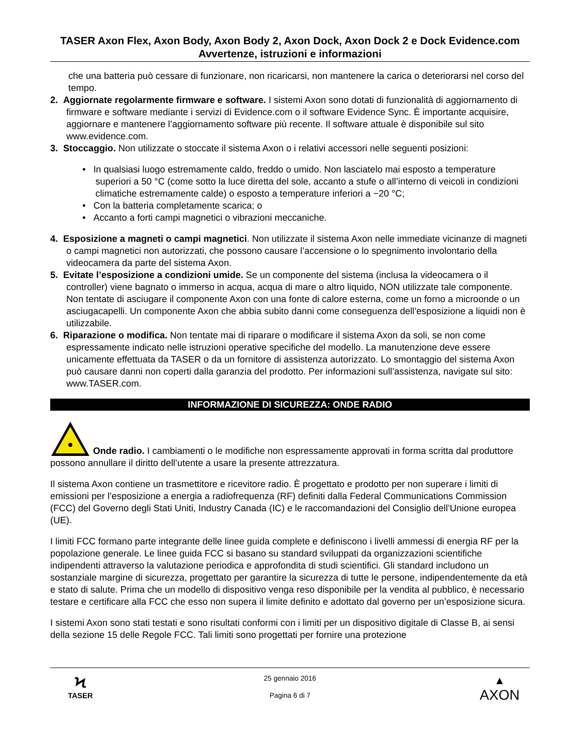TASER Axon Flex, Axon Body, Axon Body 2, Axon Dock, Axon Dock 2 e Dock Evidence.com Avvertenze, istruzioni e informazioni
che una batteria può cessare di funzionare, non ricaricarsi, non mantenere la carica o deteriorarsi nel corso del tempo.
2. Aggiornate regolarmente firmware e software. I sistemi Axon sono dotati di funzionalità di aggiornamento di firmware e software mediante i servizi di Evidence.com o il software Evidence Sync. È importante acquisire, aggiornare e mantenere l’aggiornamento software più recente. Il software attuale è disponibile sul sito www.evidence.com.
3. Stoccaggio. Non utilizzate o stoccate il sistema Axon o i relativi accessori nelle seguenti posizioni:
• In qualsiasi luogo estremamente caldo, freddo o umido. Non lasciatelo mai esposto a temperature superiori a 50 °C (come sotto la luce diretta del sole, accanto a stufe o all’interno di veicoli in condizioni climatiche estremamente calde) o esposto a temperature inferiori a −20 °C;
• Con la batteria completamente scarica; o
• Accanto a forti campi magnetici o vibrazioni meccaniche.
4. Esposizione a magneti o campi magnetici. Non utilizzate il sistema Axon nelle immediate vicinanze di magneti o campi magnetici non autorizzati, che possono causare l’accensione o lo spegnimento involontario della videocamera da parte del sistema Axon.
5. Evitate l’esposizione a condizioni umide. Se un componente del sistema (inclusa la videocamera o il controller) viene bagnato o immerso in acqua, acqua di mare o altro liquido, NON utilizzate tale componente. Non tentate di asciugare il componente Axon con una fonte di calore esterna, come un forno a microonde o un asciugacapelli. Un componente Axon che abbia subito danni come conseguenza dell’esposizione a liquidi non è utilizzabile.
6. Riparazione o modifica. Non tentate mai di riparare o modificare il sistema Axon da soli, se non come espressamente indicato nelle istruzioni operative specifiche del modello. La manutenzione deve essere unicamente effettuata da TASER o da un fornitore di assistenza autorizzato. Lo smontaggio del sistema Axon può causare danni non coperti dalla garanzia del prodotto. Per informazioni sull’assistenza, navigate sul sito: www.TASER.com.
INFORMAZIONE DI SICUREZZA: ONDE RADIO
Onde radio. I cambiamenti o le modifiche non espressamente approvati in forma scritta dal produttore possono annullare il diritto dell’utente a usare la presente attrezzatura.
Il sistema Axon contiene un trasmettitore e ricevitore radio. È progettato e prodotto per non superare i limiti di emissioni per l’esposizione a energia a radiofrequenza (RF) definiti dalla Federal Communications Commission (FCC) del Governo degli Stati Uniti, Industry Canada (IC) e le raccomandazioni del Consiglio dell’Unione europea (UE).
I limiti FCC formano parte integrante delle linee guida complete e definiscono i livelli ammessi di energia RF per la popolazione generale. Le linee guida FCC si basano su standard sviluppati da organizzazioni scientifiche indipendenti attraverso la valutazione periodica e approfondita di studi scientifici. Gli standard includono un sostanziale margine di sicurezza, progettato per garantire la sicurezza di tutte le persone, indipendentemente da età e stato di salute. Prima che un modello di dispositivo venga reso disponibile per la vendita al pubblico, è necessario testare e certificare alla FCC che esso non supera il limite definito e adottato dal governo per un’esposizione sicura.
I sistemi Axon sono stati testati e sono risultati conformi con i limiti per un dispositivo digitale di Classe B, ai sensi della sezione 15 delle Regole FCC. Tali limiti sono progettati per fornire una protezione
Ϟ
TASER
25 gennaio 2016
Pagina 6 di 7
▲
AXON